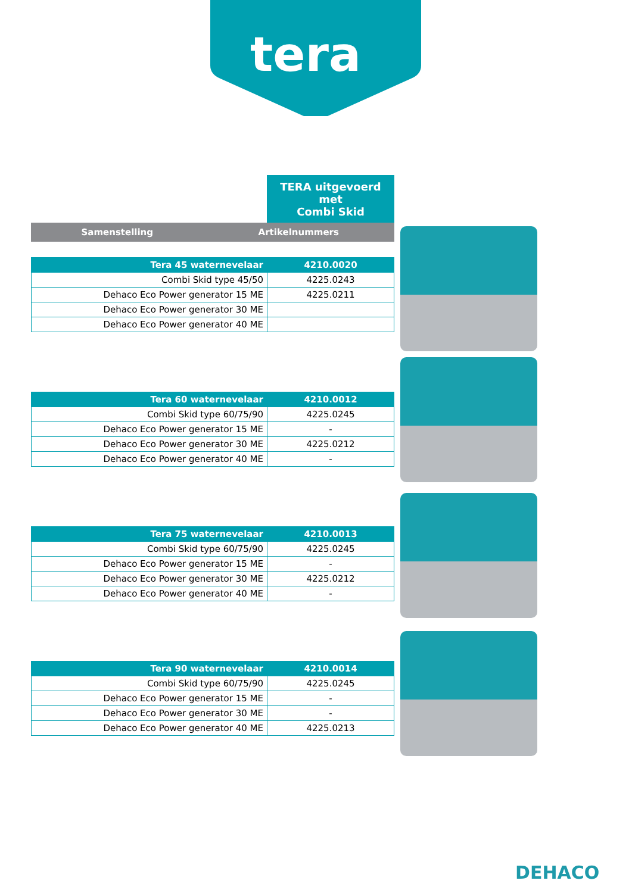tera
TERA uitgevoerd met
Combi Skid
| Samenstelling | Artikelnummers |
| --- | --- |
| Tera 45 waternevelaar | 4210.0020 |
| Combi Skid type 45/50 | 4225.0243 |
| Dehaco Eco Power generator 15 ME | 4225.0211 |
| Dehaco Eco Power generator 30 ME | |
| Dehaco Eco Power generator 40 ME | |
| Tera 60 waternevelaar | 4210.0012 |
| Combi Skid type 60/75/90 | 4225.0245 |
| Dehaco Eco Power generator 15 ME | - |
| Dehaco Eco Power generator 30 ME | 4225.0212 |
| Dehaco Eco Power generator 40 ME | - |
| Tera 75 waternevelaar | 4210.0013 |
| Combi Skid type 60/75/90 | 4225.0245 |
| Dehaco Eco Power generator 15 ME | - |
| Dehaco Eco Power generator 30 ME | 4225.0212 |
| Dehaco Eco Power generator 40 ME | - |
| Tera 90 waternevelaar | 4210.0014 |
| Combi Skid type 60/75/90 | 4225.0245 |
| Dehaco Eco Power generator 15 ME | - |
| Dehaco Eco Power generator 30 ME | - |
| Dehaco Eco Power generator 40 ME | 4225.0213 |
DEHACO